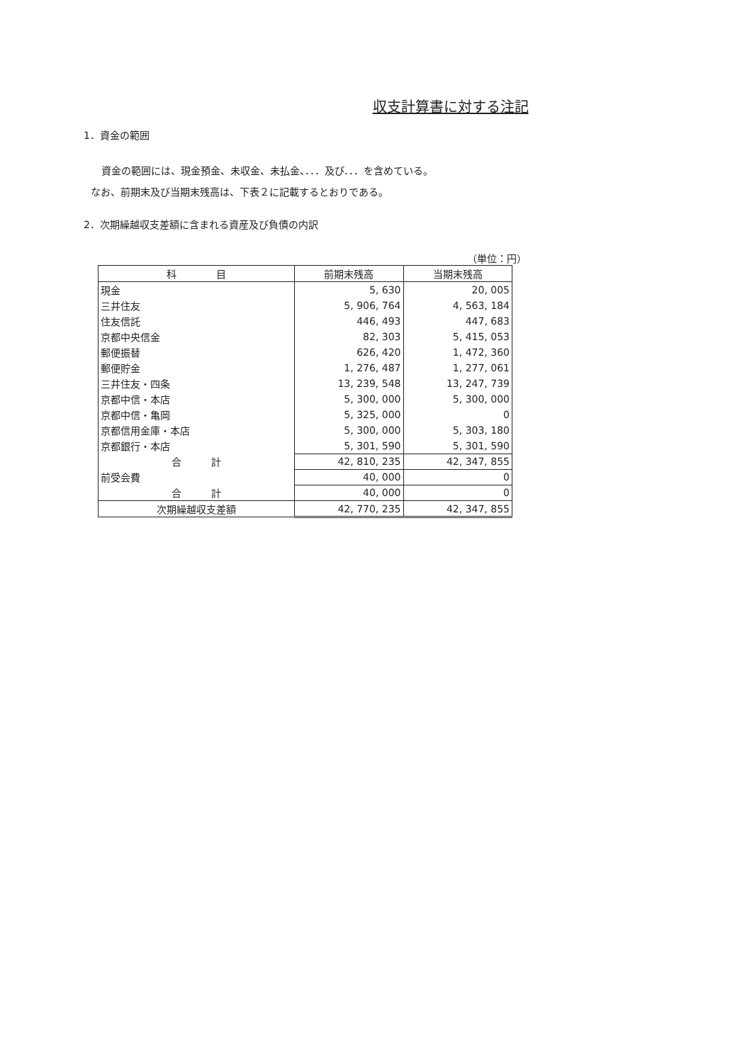収支計算書に対する注記
1．資金の範囲
資金の範囲には、現金預金、未収金、未払金、．．．及び．．．を含めている。
なお、前期末及び当期末残高は、下表２に記載するとおりである。
2．次期繰越収支差額に含まれる資産及び負債の内訳
（単位：円）
| 科 目 | 前期末残高 | 当期末残高 |
| --- | --- | --- |
| 現金 | 5, 630 | 20, 005 |
| 三井住友 | 5, 906, 764 | 4, 563, 184 |
| 住友信託 | 446, 493 | 447, 683 |
| 京都中央信金 | 82, 303 | 5, 415, 053 |
| 郵便振替 | 626, 420 | 1, 472, 360 |
| 郵便貯金 | 1, 276, 487 | 1, 277, 061 |
| 三井住友・四条 | 13, 239, 548 | 13, 247, 739 |
| 京都中信・本店 | 5, 300, 000 | 5, 300, 000 |
| 京都中信・亀岡 | 5, 325, 000 | 0 |
| 京都信用金庫・本店 | 5, 300, 000 | 5, 303, 180 |
| 京都銀行・本店 | 5, 301, 590 | 5, 301, 590 |
| 合 計 | 42, 810, 235 | 42, 347, 855 |
| 前受会費 | 40, 000 | 0 |
| 合 計 | 40, 000 | 0 |
| 次期繰越収支差額 | 42, 770, 235 | 42, 347, 855 |